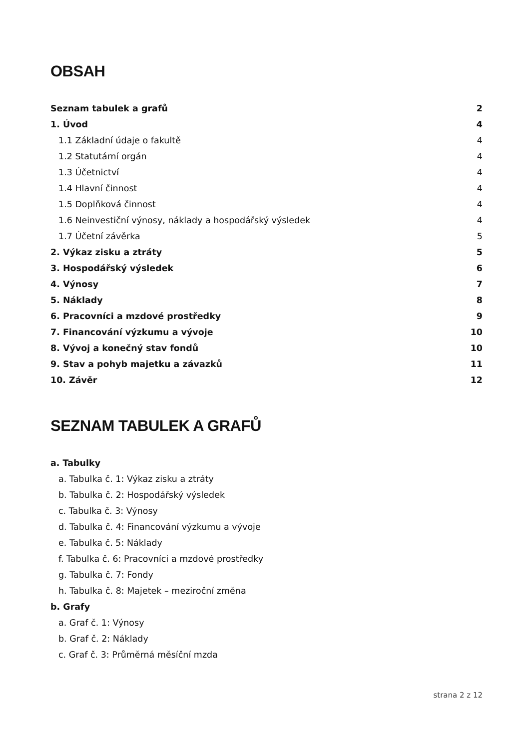OBSAH
Seznam tabulek a grafů 2
1. Úvod 4
1.1 Základní údaje o fakultě 4
1.2 Statutární orgán 4
1.3 Účetnictví 4
1.4 Hlavní činnost 4
1.5 Doplňková činnost 4
1.6 Neinvestiční výnosy, náklady a hospodářský výsledek 4
1.7 Účetní závěrka 5
2. Výkaz zisku a ztráty 5
3. Hospodářský výsledek 6
4. Výnosy 7
5. Náklady 8
6. Pracovníci a mzdové prostředky 9
7. Financování výzkumu a vývoje 10
8. Vývoj a konečný stav fondů 10
9. Stav a pohyb majetku a závazků 11
10. Závěr 12
SEZNAM TABULEK A GRAFŮ
a. Tabulky
a. Tabulka č. 1: Výkaz zisku a ztráty
b. Tabulka č. 2: Hospodářský výsledek
c. Tabulka č. 3: Výnosy
d. Tabulka č. 4: Financování výzkumu a vývoje
e. Tabulka č. 5: Náklady
f. Tabulka č. 6: Pracovníci a mzdové prostředky
g. Tabulka č. 7: Fondy
h. Tabulka č. 8: Majetek – meziroční změna
b. Grafy
a. Graf č. 1: Výnosy
b. Graf č. 2: Náklady
c. Graf č. 3: Průměrná měsíční mzda
strana 2 z 12